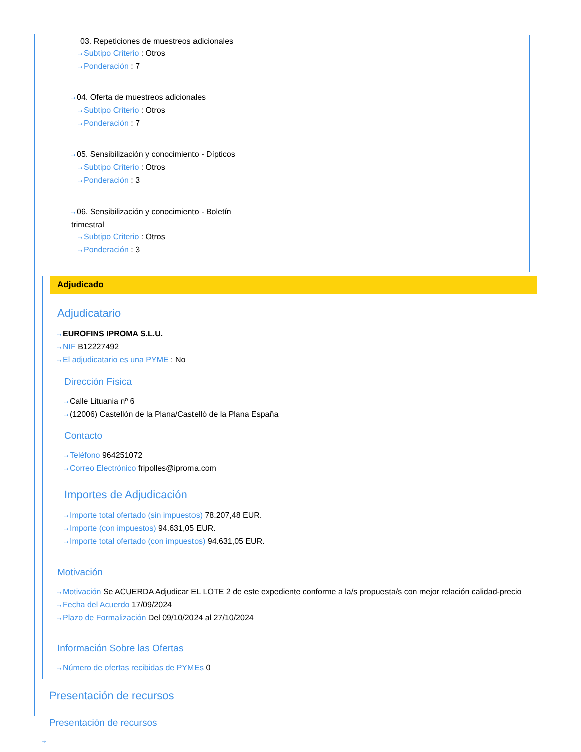03. Repeticiones de muestreos adicionales
⇢ Subtipo Criterio : Otros
⇢ Ponderación : 7
⇢ 04. Oferta de muestreos adicionales
⇢ Subtipo Criterio : Otros
⇢ Ponderación : 7
⇢ 05. Sensibilización y conocimiento - Dípticos
⇢ Subtipo Criterio : Otros
⇢ Ponderación : 3
⇢ 06. Sensibilización y conocimiento - Boletín
trimestral
⇢ Subtipo Criterio : Otros
⇢ Ponderación : 3
Adjudicado
Adjudicatario
⇢ EUROFINS IPROMA S.L.U.
⇢ NIF B12227492
⇢ El adjudicatario es una PYME : No
Dirección Física
⇢ Calle Lituania nº 6
⇢ (12006) Castellón de la Plana/Castelló de la Plana España
Contacto
⇢ Teléfono 964251072
⇢ Correo Electrónico fripolles@iproma.com
Importes de Adjudicación
⇢ Importe total ofertado (sin impuestos) 78.207,48 EUR.
⇢ Importe (con impuestos) 94.631,05 EUR.
⇢ Importe total ofertado (con impuestos) 94.631,05 EUR.
Motivación
⇢ Motivación Se ACUERDA Adjudicar EL LOTE 2 de este expediente conforme a la/s propuesta/s con mejor relación calidad-precio
⇢ Fecha del Acuerdo 17/09/2024
⇢ Plazo de Formalización Del 09/10/2024 al 27/10/2024
Información Sobre las Ofertas
⇢ Número de ofertas recibidas de PYMEs 0
Presentación de recursos
Presentación de recursos
⇢